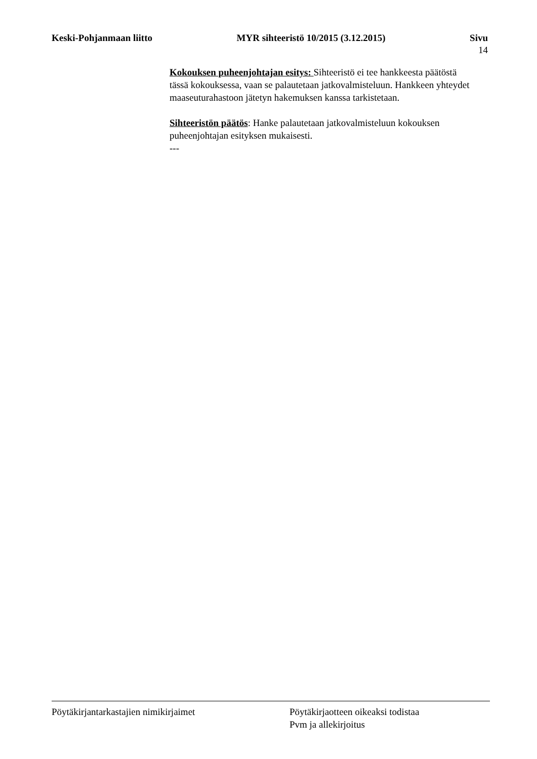Keski-Pohjanmaan liitto MYR sihteeristö 10/2015 (3.12.2015) Sivu
14
Kokouksen puheenjohtajan esitys: Sihteeristö ei tee hankkeesta päätöstä tässä kokouksessa, vaan se palautetaan jatkovalmisteluun. Hankkeen yhteydet maaseuturahastoon jätetyn hakemuksen kanssa tarkistetaan.
Sihteeristön päätös: Hanke palautetaan jatkovalmisteluun kokouksen puheenjohtajan esityksen mukaisesti.
---
Pöytäkirjantarkastajien nimikirjaimet Pöytäkirjaotteen oikeaksi todistaa
Pvm ja allekirjoitus